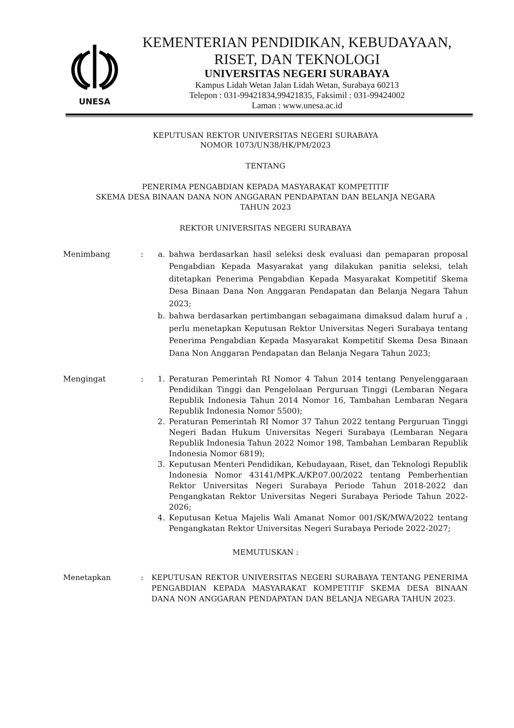UNESA
KEMENTERIAN PENDIDIKAN, KEBUDAYAAN,
RISET, DAN TEKNOLOGI
UNIVERSITAS NEGERI SURABAYA
Kampus Lidah Wetan Jalan Lidah Wetan, Surabaya 60213
Telepon : 031-99421834,99421835, Faksimil : 031-99424002
Laman : www.unesa.ac.id
KEPUTUSAN REKTOR UNIVERSITAS NEGERI SURABAYA
NOMOR 1073/UN38/HK/PM/2023
TENTANG
PENERIMA PENGABDIAN KEPADA MASYARAKAT KOMPETITIF
SKEMA DESA BINAAN DANA NON ANGGARAN PENDAPATAN DAN BELANJA NEGARA
TAHUN 2023
REKTOR UNIVERSITAS NEGERI SURABAYA
Menimbang : a. bahwa berdasarkan hasil seleksi desk evaluasi dan pemaparan proposal Pengabdian Kepada Masyarakat yang dilakukan panitia seleksi, telah ditetapkan Penerima Pengabdian Kepada Masyarakat Kompetitif Skema Desa Binaan Dana Non Anggaran Pendapatan dan Belanja Negara Tahun 2023;
b. bahwa berdasarkan pertimbangan sebagaimana dimaksud dalam huruf a , perlu menetapkan Keputusan Rektor Universitas Negeri Surabaya tentang Penerima Pengabdian Kepada Masyarakat Kompetitif Skema Desa Binaan Dana Non Anggaran Pendapatan dan Belanja Negara Tahun 2023;
Mengingat : 1. Peraturan Pemerintah RI Nomor 4 Tahun 2014 tentang Penyelenggaraan Pendidikan Tinggi dan Pengelolaan Perguruan Tinggi (Lembaran Negara Republik Indonesia Tahun 2014 Nomor 16, Tambahan Lembaran Negara Republik Indonesia Nomor 5500);
2. Peraturan Pemerintah RI Nomor 37 Tahun 2022 tentang Perguruan Tinggi Negeri Badan Hukum Universitas Negeri Surabaya (Lembaran Negara Republik Indonesia Tahun 2022 Nomor 198, Tambahan Lembaran Republik Indonesia Nomor 6819);
3. Keputusan Menteri Pendidikan, Kebudayaan, Riset, dan Teknologi Republik Indonesia Nomor 43141/MPK.A/KP.07.00/2022 tentang Pemberhentian Rektor Universitas Negeri Surabaya Periode Tahun 2018-2022 dan Pengangkatan Rektor Universitas Negeri Surabaya Periode Tahun 2022-2026;
4. Keputusan Ketua Majelis Wali Amanat Nomor 001/SK/MWA/2022 tentang Pengangkatan Rektor Universitas Negeri Surabaya Periode 2022-2027;
MEMUTUSKAN :
Menetapkan : KEPUTUSAN REKTOR UNIVERSITAS NEGERI SURABAYA TENTANG PENERIMA PENGABDIAN KEPADA MASYARAKAT KOMPETITIF SKEMA DESA BINAAN DANA NON ANGGARAN PENDAPATAN DAN BELANJA NEGARA TAHUN 2023.